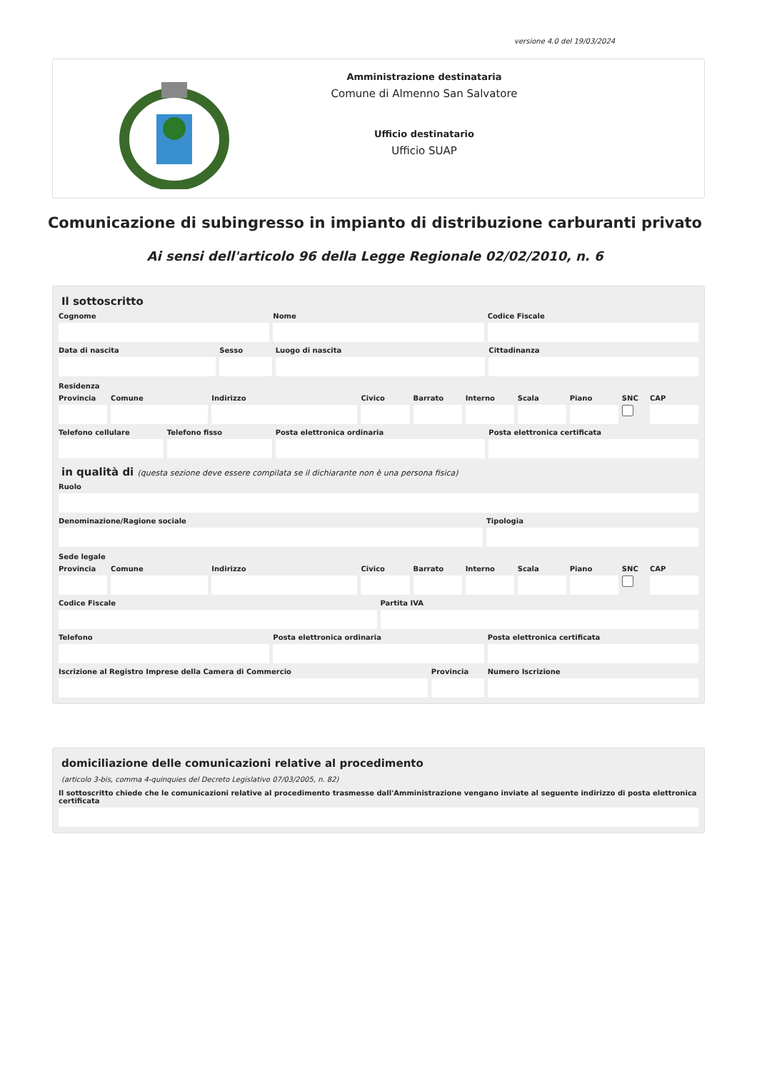versione 4.0 del 19/03/2024
Amministrazione destinataria
Comune di Almenno San Salvatore
Ufficio destinatario
Ufficio SUAP
Comunicazione di subingresso in impianto di distribuzione carburanti privato
Ai sensi dell'articolo 96 della Legge Regionale 02/02/2010, n. 6
Il sottoscritto
Cognome Nome Codice Fiscale
Data di nascita Sesso Luogo di nascita Cittadinanza
Residenza
Provincia Comune Indirizzo Civico Barrato Interno Scala Piano SNC CAP
Telefono cellulare Telefono fisso Posta elettronica ordinaria Posta elettronica certificata
in qualità di (questa sezione deve essere compilata se il dichiarante non è una persona fisica)
Ruolo
Denominazione/Ragione sociale Tipologia
Sede legale
Provincia Comune Indirizzo Civico Barrato Interno Scala Piano SNC CAP
Codice Fiscale Partita IVA
Telefono Posta elettronica ordinaria Posta elettronica certificata
Iscrizione al Registro Imprese della Camera di Commercio
Provincia Numero Iscrizione
domiciliazione delle comunicazioni relative al procedimento
(articolo 3-bis, comma 4-quinquies del Decreto Legislativo 07/03/2005, n. 82)
Il sottoscritto chiede che le comunicazioni relative al procedimento trasmesse dall'Amministrazione vengano inviate al seguente indirizzo di posta elettronica certificata